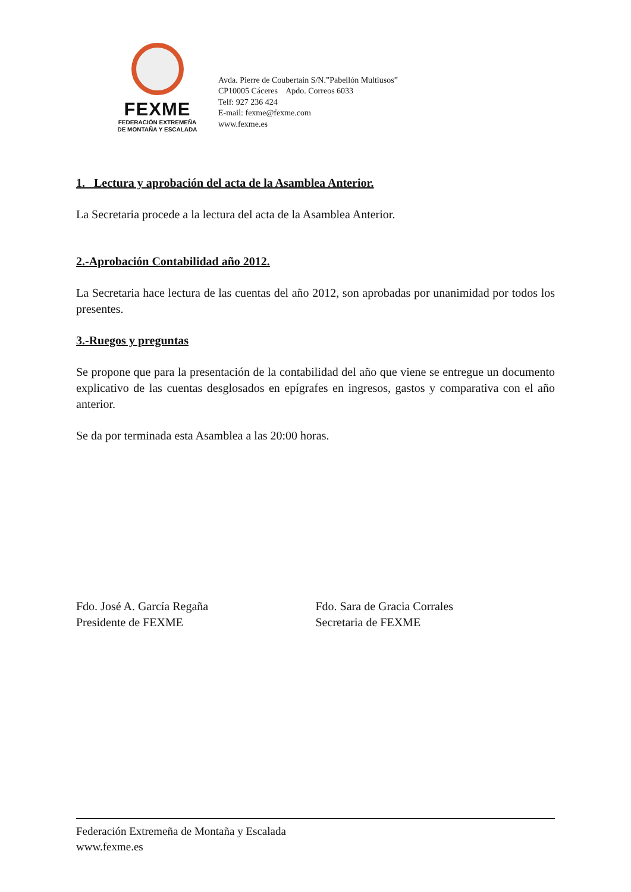FEXME
FEDERACIÓN EXTREMEÑA
DE MONTAÑA Y ESCALADA
Avda. Pierre de Coubertain S/N.”Pabellón Multiusos”
CP10005 Cáceres Apdo. Correos 6033
Telf: 927 236 424
E-mail: fexme@fexme.com
www.fexme.es
1._ Lectura y aprobación del acta de la Asamblea Anterior.
La Secretaria procede a la lectura del acta de la Asamblea Anterior.
2.-Aprobación Contabilidad año 2012.
La Secretaria hace lectura de las cuentas del año 2012, son aprobadas por unanimidad por todos los presentes.
3.-Ruegos y preguntas
Se propone que para la presentación de la contabilidad del año que viene se entregue un documento explicativo de las cuentas desglosados en epígrafes en ingresos, gastos y comparativa con el año anterior.
Se da por terminada esta Asamblea a las 20:00 horas.
Fdo. José A. García Regaña
Presidente de FEXME
Fdo. Sara de Gracia Corrales
Secretaria de FEXME
Federación Extremeña de Montaña y Escalada
www.fexme.es